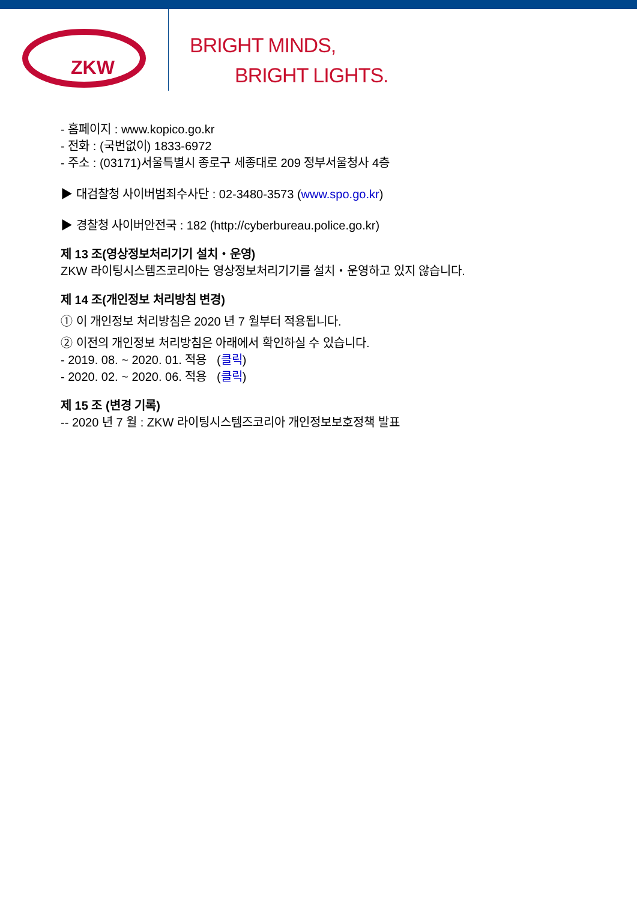ZKW
BRIGHT MINDS,
BRIGHT LIGHTS.
- 홈페이지 : www.kopico.go.kr
- 전화 : (국번없이) 1833-6972
- 주소 : (03171)서울특별시 종로구 세종대로 209 정부서울청사 4층
▶ 대검찰청 사이버범죄수사단 : 02-3480-3573 (www.spo.go.kr)
▶ 경찰청 사이버안전국 : 182 (http://cyberbureau.police.go.kr)
제 13 조(영상정보처리기기 설치・운영)
ZKW 라이팅시스템즈코리아는 영상정보처리기기를 설치・운영하고 있지 않습니다.
제 14 조(개인정보 처리방침 변경)
① 이 개인정보 처리방침은 2020 년 7 월부터 적용됩니다.
② 이전의 개인정보 처리방침은 아래에서 확인하실 수 있습니다.
- 2019. 08. ~ 2020. 01. 적용 (클릭)
- 2020. 02. ~ 2020. 06. 적용 (클릭)
제 15 조 (변경 기록)
-- 2020 년 7 월 : ZKW 라이팅시스템즈코리아 개인정보보호정책 발표